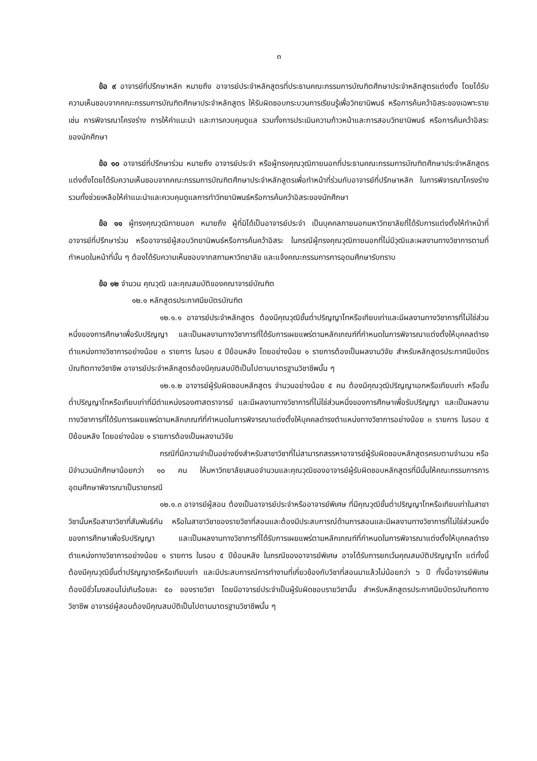๓
ข้อ ๙ อาจารย์ที่ปรึกษาหลัก หมายถึง อาจารย์ประจำหลักสูตรที่ประธานคณะกรรมการบัณฑิตศึกษาประจำหลักสูตรแต่งตั้ง โดยได้รับความเห็นชอบจากคณะกรรมการบัณฑิตศึกษาประจำหลักสูตร ให้รับผิดชอบกระบวนการเรียนรู้เพื่อวิทยานิพนธ์ หรือการค้นคว้าอิสระของเฉพาะราย เช่น การพิจารณาโครงร่าง การให้คำแนะนำ และการควบคุมดูแล รวมทั้งการประเมินความก้าวหน้าและการสอบวิทยานิพนธ์ หรือการค้นคว้าอิสระของนักศึกษา
ข้อ ๑๐ อาจารย์ที่ปรึกษาร่วม หมายถึง อาจารย์ประจำ หรือผู้ทรงคุณวุฒิภายนอกที่ประธานคณะกรรมการบัณฑิตศึกษาประจำหลักสูตรแต่งตั้งโดยได้รับความเห็นชอบจากคณะกรรมการบัณฑิตศึกษาประจำหลักสูตรเพื่อทำหน้าที่ร่วมกับอาจารย์ที่ปรึกษาหลัก ในการพิจารณาโครงร่าง รวมทั้งช่วยเหลือให้คำแนะนำและควบคุมดูแลการทำวิทยานิพนธ์หรือการค้นคว้าอิสระของนักศึกษา
ข้อ ๑๑ ผู้ทรงคุณวุฒิภายนอก หมายถึง ผู้ที่มิได้เป็นอาจารย์ประจำ เป็นบุคคลภายนอกมหาวิทยาลัยที่ได้รับการแต่งตั้งให้ทำหน้าที่อาจารย์ที่ปรึกษาร่วม หรืออาจารย์ผู้สอบวิทยานิพนธ์หรือการค้นคว้าอิสระ ในกรณีผู้ทรงคุณวุฒิภายนอกที่ไม่มีวุฒิและผลงานทางวิชาการตามที่กำหนดในหน้าที่นั้น ๆ ต้องได้รับความเห็นชอบจากสภามหาวิทยาลัย และแจ้งคณะกรรมการการอุดมศึกษารับทราบ
ข้อ ๑๒ จำนวน คุณวุฒิ และคุณสมบัติของคณาจารย์บัณฑิต
๑๒.๑ หลักสูตรประกาศนียบัตรบัณฑิต
๑๒.๑.๑ อาจารย์ประจำหลักสูตร ต้องมีคุณวุฒิขั้นต่ำปริญญาโทหรือเทียบเท่าและมีผลงานทางวิชาการที่ไม่ใช่ส่วนหนึ่งของการศึกษาเพื่อรับปริญญา และเป็นผลงานทางวิชาการที่ได้รับการเผยแพร่ตามหลักเกณฑ์ที่กำหนดในการพิจารณาแต่งตั้งให้บุคคลดำรงตำแหน่งทางวิชาการอย่างน้อย ๓ รายการ ในรอบ ๕ ปีย้อนหลัง โดยอย่างน้อย ๑ รายการต้องเป็นผลงานวิจัย สำหรับหลักสูตรประกาศนียบัตรบัณฑิตทางวิชาชีพ อาจารย์ประจำหลักสูตรต้องมีคุณสมบัติเป็นไปตามมาตรฐานวิชาชีพนั้น ๆ
๑๒.๑.๒ อาจารย์ผู้รับผิดชอบหลักสูตร จำนวนอย่างน้อย ๕ คน ต้องมีคุณวุฒิปริญญาเอกหรือเทียบเท่า หรือขั้นต่ำปริญญาโทหรือเทียบเท่าที่มีตำแหน่งรองศาสตราจารย์ และมีผลงานทางวิชาการที่ไม่ใช่ส่วนหนึ่งของการศึกษาเพื่อรับปริญญา และเป็นผลงานทางวิชาการที่ได้รับการเผยแพร่ตามหลักเกณฑ์ที่กำหนดในการพิจารณาแต่งตั้งให้บุคคลดำรงตำแหน่งทางวิชาการอย่างน้อย ๓ รายการ ในรอบ ๕ ปีย้อนหลัง โดยอย่างน้อย ๑ รายการต้องเป็นผลงานวิจัย
กรณีที่มีความจำเป็นอย่างยิ่งสำหรับสาขาวิชาที่ไม่สามารถสรรหาอาจารย์ผู้รับผิดชอบหลักสูตรครบตามจำนวน หรือมีจำนวนนักศึกษาน้อยกว่า ๑๐ คน ให้มหาวิทยาลัยเสนอจำนวนและคุณวุฒิของอาจารย์ผู้รับผิดชอบหลักสูตรที่มีนั้นให้คณะกรรมการการอุดมศึกษาพิจารณาเป็นรายกรณี
๑๒.๑.๓ อาจารย์ผู้สอน ต้องเป็นอาจารย์ประจำหรืออาจารย์พิเศษ ที่มีคุณวุฒิขั้นต่ำปริญญาโทหรือเทียบเท่าในสาขาวิชานั้นหรือสาขาวิชาที่สัมพันธ์กัน หรือในสาขาวิชาของรายวิชาที่สอนและต้องมีประสบการณ์ด้านการสอนและมีผลงานทางวิชาการที่ไม่ใช่ส่วนหนึ่งของการศึกษาเพื่อรับปริญญา และเป็นผลงานทางวิชาการที่ได้รับการเผยแพร่ตามหลักเกณฑ์ที่กำหนดในการพิจารณาแต่งตั้งให้บุคคลดำรงตำแหน่งทางวิชาการอย่างน้อย ๑ รายการ ในรอบ ๕ ปีย้อนหลัง ในกรณีของอาจารย์พิเศษ อาจได้รับการยกเว้นคุณสมบัติปริญญาโท แต่ทั้งนี้ต้องมีคุณวุฒิขั้นต่ำปริญญาตรีหรือเทียบเท่า และมีประสบการณ์การทำงานที่เกี่ยวข้องกับวิชาที่สอนมาแล้วไม่น้อยกว่า ๖ ปี ทั้งนี้อาจารย์พิเศษต้องมีชั่วโมงสอนไม่เกินร้อยละ ๕๐ ของรายวิชา โดยมีอาจารย์ประจำเป็นผู้รับผิดชอบรายวิชานั้น สำหรับหลักสูตรประกาศนียบัตรบัณฑิตทางวิชาชีพ อาจารย์ผู้สอนต้องมีคุณสมบัติเป็นไปตามมาตรฐานวิชาชีพนั้น ๆ